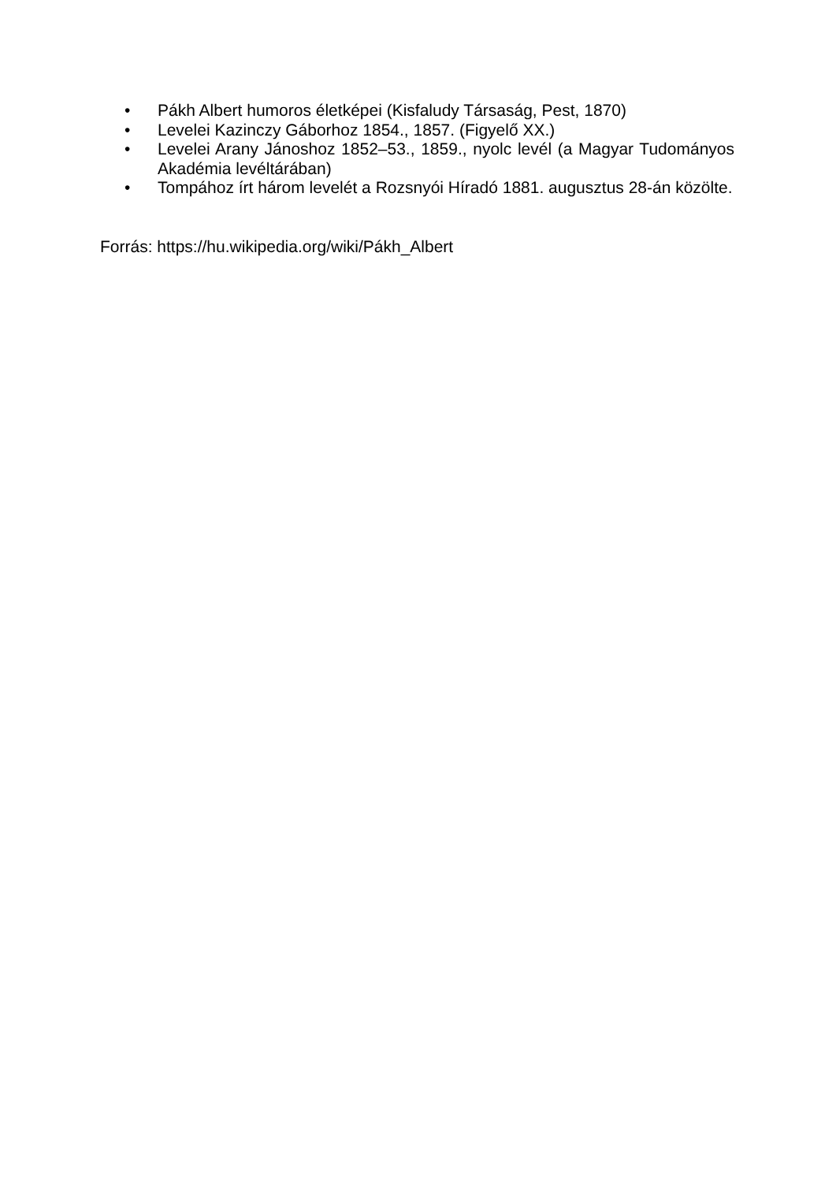• Pákh Albert humoros életképei (Kisfaludy Társaság, Pest, 1870)
• Levelei Kazinczy Gáborhoz 1854., 1857. (Figyelő XX.)
• Levelei Arany Jánoshoz 1852–53., 1859., nyolc levél (a Magyar Tudományos Akadémia levéltárában)
• Tompához írt három levelét a Rozsnyói Híradó 1881. augusztus 28-án közölte.
Forrás: https://hu.wikipedia.org/wiki/Pákh_Albert